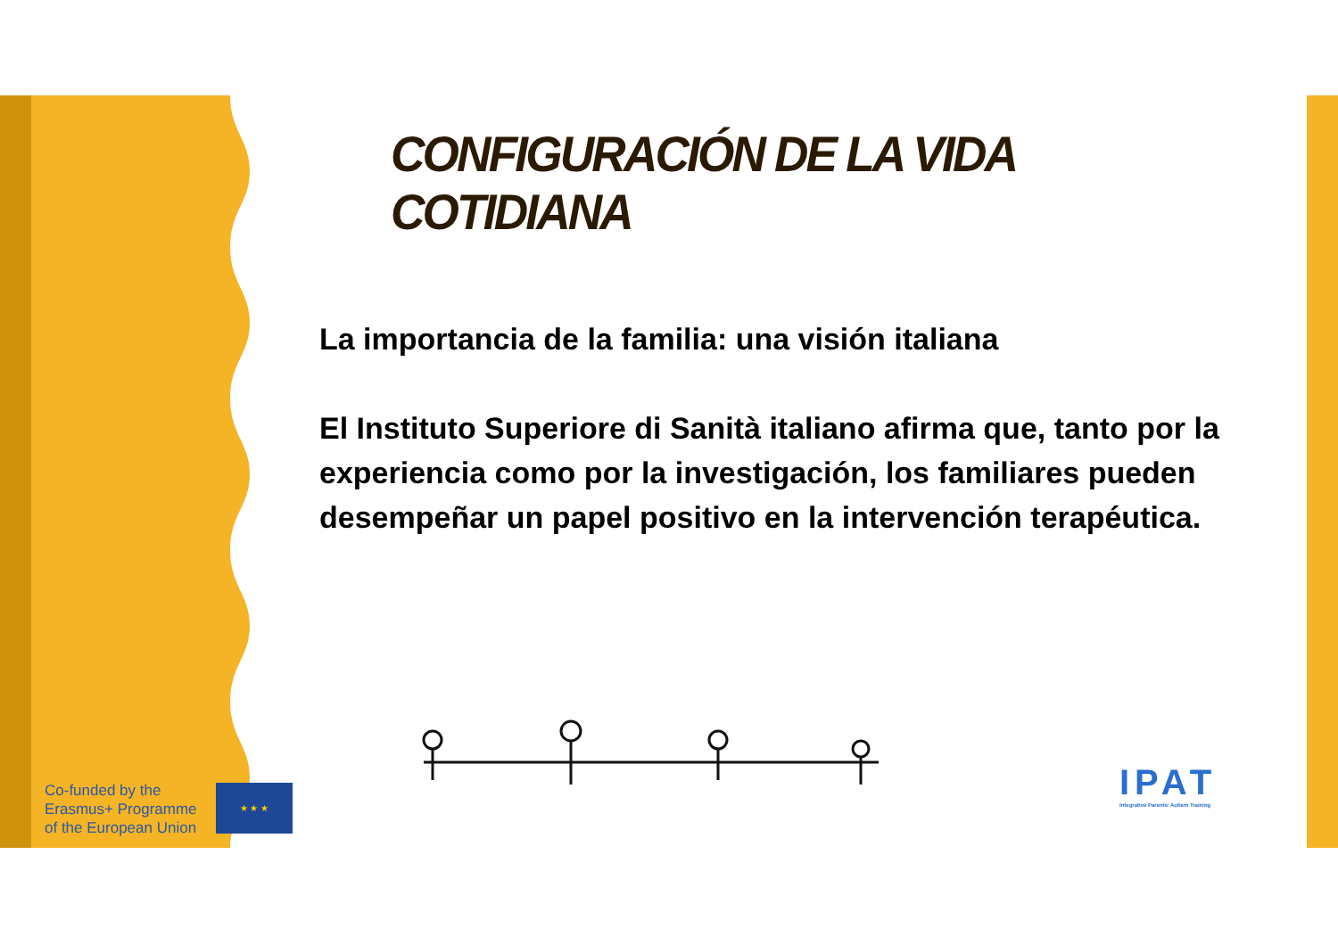CONFIGURACIÓN DE LA VIDA COTIDIANA
La importancia de la familia: una visión italiana
El Instituto Superiore di Sanità italiano afirma que, tanto por la experiencia como por la investigación, los familiares pueden desempeñar un papel positivo en la intervención terapéutica.
Co-funded by the
Erasmus+ Programme
of the European Union
★ ★ ★
IPAT
Integrative Parents' Autism Training